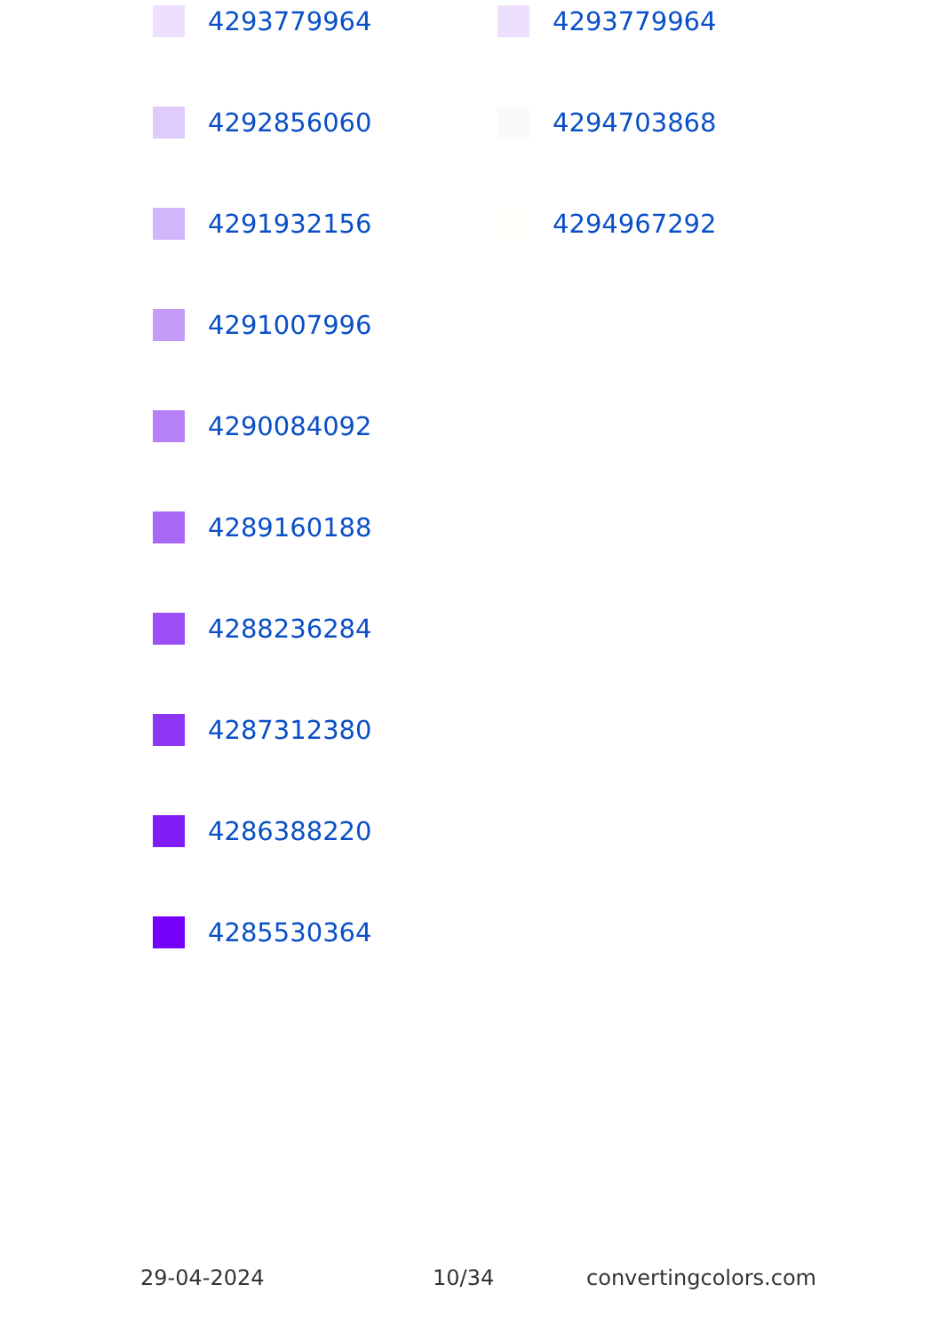4293779964
4292856060
4291932156
4291007996
4290084092
4289160188
4288236284
4287312380
4286388220
4285530364
4293779964
4294703868
4294967292
29-04-2024 10/34 convertingcolors.com